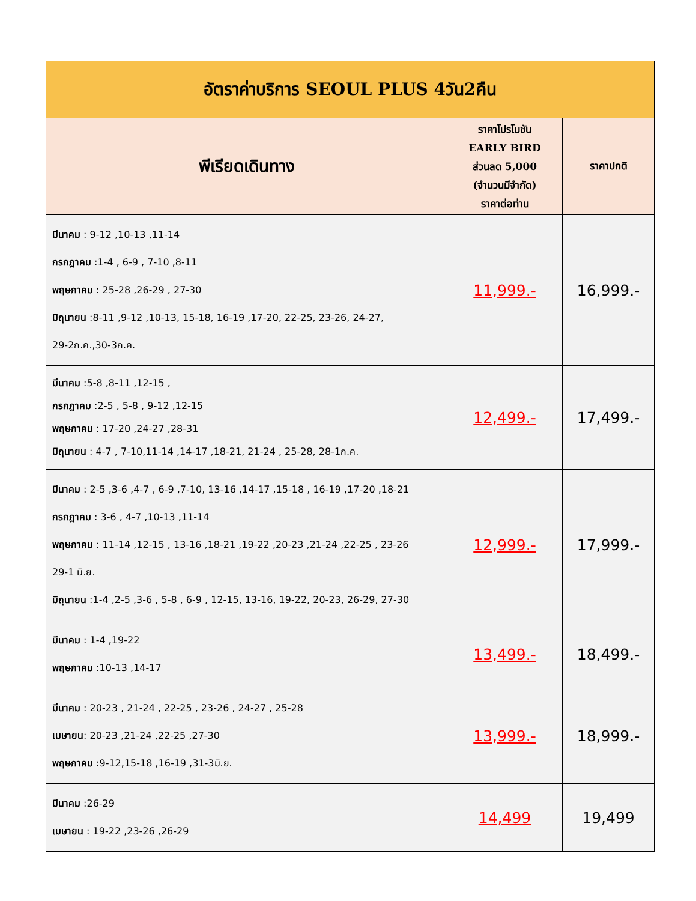| อัตราค่าบริการ SEOUL PLUS 4วัน2คืน | | |
| พีเรียดเดินทาง | ราคาโปรโมชัน EARLY BIRD ส่วนลด 5,000 (จำนวนมีจำกัด) ราคาต่อท่าน | ราคาปกติ |
| มีนาคม : 9-12 ,10-13 ,11-14 กรกฎาคม :1-4 , 6-9 , 7-10 ,8-11 พฤษภาคม : 25-28 ,26-29 , 27-30 มิถุนายน :8-11 ,9-12 ,10-13, 15-18, 16-19 ,17-20, 22-25, 23-26, 24-27, 29-2ก.ค.,30-3ก.ค. | 11,999.- | 16,999.- |
| มีนาคม :5-8 ,8-11 ,12-15 , กรกฎาคม :2-5 , 5-8 , 9-12 ,12-15 พฤษภาคม : 17-20 ,24-27 ,28-31 มิถุนายน : 4-7 , 7-10,11-14 ,14-17 ,18-21, 21-24 , 25-28, 28-1ก.ค. | 12,499.- | 17,499.- |
| มีนาคม : 2-5 ,3-6 ,4-7 , 6-9 ,7-10, 13-16 ,14-17 ,15-18 , 16-19 ,17-20 ,18-21 กรกฎาคม : 3-6 , 4-7 ,10-13 ,11-14 พฤษภาคม : 11-14 ,12-15 , 13-16 ,18-21 ,19-22 ,20-23 ,21-24 ,22-25 , 23-26 29-1 มิ.ย. มิถุนายน :1-4 ,2-5 ,3-6 , 5-8 , 6-9 , 12-15, 13-16, 19-22, 20-23, 26-29, 27-30 | 12,999.- | 17,999.- |
| มีนาคม : 1-4 ,19-22 พฤษภาคม :10-13 ,14-17 | 13,499.- | 18,499.- |
| มีนาคม : 20-23 , 21-24 , 22-25 , 23-26 , 24-27 , 25-28 เมษายน : 20-23 ,21-24 ,22-25 ,27-30 พฤษภาคม :9-12,15-18 ,16-19 ,31-3มิ.ย. | 13,999.- | 18,999.- |
| มีนาคม :26-29 เมษายน : 19-22 ,23-26 ,26-29 | 14,499 | 19,499 |